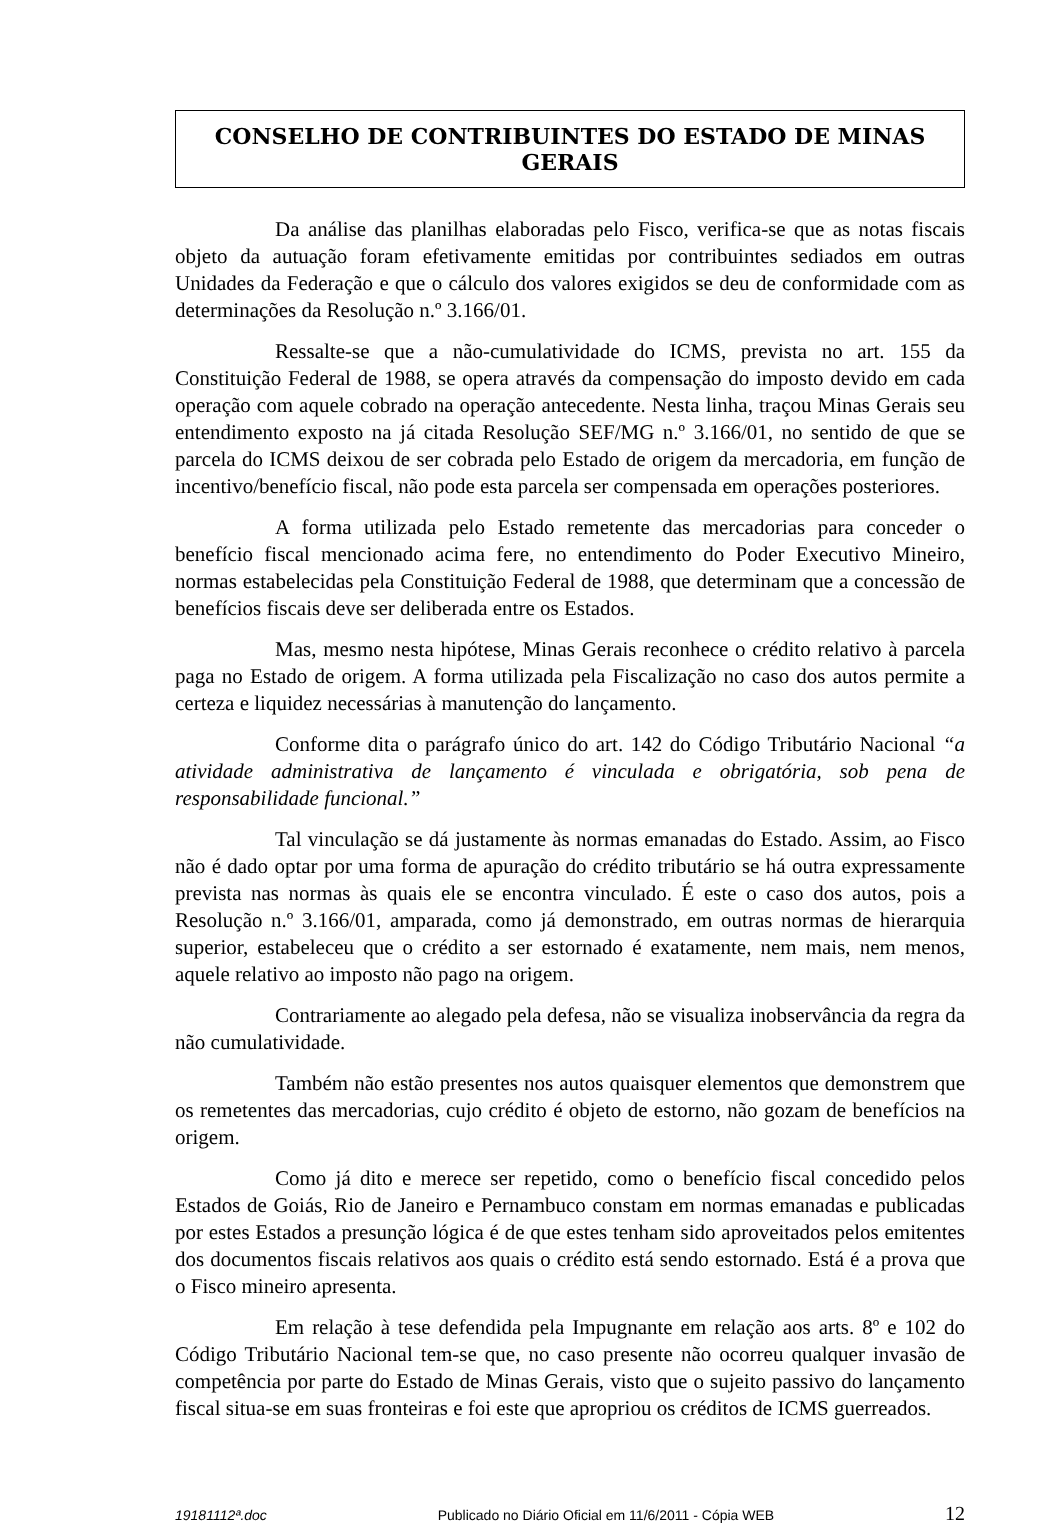CONSELHO DE CONTRIBUINTES DO ESTADO DE MINAS GERAIS
Da análise das planilhas elaboradas pelo Fisco, verifica-se que as notas fiscais objeto da autuação foram efetivamente emitidas por contribuintes sediados em outras Unidades da Federação e que o cálculo dos valores exigidos se deu de conformidade com as determinações da Resolução n.º 3.166/01.
Ressalte-se que a não-cumulatividade do ICMS, prevista no art. 155 da Constituição Federal de 1988, se opera através da compensação do imposto devido em cada operação com aquele cobrado na operação antecedente. Nesta linha, traçou Minas Gerais seu entendimento exposto na já citada Resolução SEF/MG n.º 3.166/01, no sentido de que se parcela do ICMS deixou de ser cobrada pelo Estado de origem da mercadoria, em função de incentivo/benefício fiscal, não pode esta parcela ser compensada em operações posteriores.
A forma utilizada pelo Estado remetente das mercadorias para conceder o benefício fiscal mencionado acima fere, no entendimento do Poder Executivo Mineiro, normas estabelecidas pela Constituição Federal de 1988, que determinam que a concessão de benefícios fiscais deve ser deliberada entre os Estados.
Mas, mesmo nesta hipótese, Minas Gerais reconhece o crédito relativo à parcela paga no Estado de origem. A forma utilizada pela Fiscalização no caso dos autos permite a certeza e liquidez necessárias à manutenção do lançamento.
Conforme dita o parágrafo único do art. 142 do Código Tributário Nacional “a atividade administrativa de lançamento é vinculada e obrigatória, sob pena de responsabilidade funcional.”
Tal vinculação se dá justamente às normas emanadas do Estado. Assim, ao Fisco não é dado optar por uma forma de apuração do crédito tributário se há outra expressamente prevista nas normas às quais ele se encontra vinculado. É este o caso dos autos, pois a Resolução n.º 3.166/01, amparada, como já demonstrado, em outras normas de hierarquia superior, estabeleceu que o crédito a ser estornado é exatamente, nem mais, nem menos, aquele relativo ao imposto não pago na origem.
Contrariamente ao alegado pela defesa, não se visualiza inobservância da regra da não cumulatividade.
Também não estão presentes nos autos quaisquer elementos que demonstrem que os remetentes das mercadorias, cujo crédito é objeto de estorno, não gozam de benefícios na origem.
Como já dito e merece ser repetido, como o benefício fiscal concedido pelos Estados de Goiás, Rio de Janeiro e Pernambuco constam em normas emanadas e publicadas por estes Estados a presunção lógica é de que estes tenham sido aproveitados pelos emitentes dos documentos fiscais relativos aos quais o crédito está sendo estornado. Está é a prova que o Fisco mineiro apresenta.
Em relação à tese defendida pela Impugnante em relação aos arts. 8º e 102 do Código Tributário Nacional tem-se que, no caso presente não ocorreu qualquer invasão de competência por parte do Estado de Minas Gerais, visto que o sujeito passivo do lançamento fiscal situa-se em suas fronteiras e foi este que apropriou os créditos de ICMS guerreados.
19181112ª.doc Publicado no Diário Oficial em 11/6/2011 - Cópia WEB 12